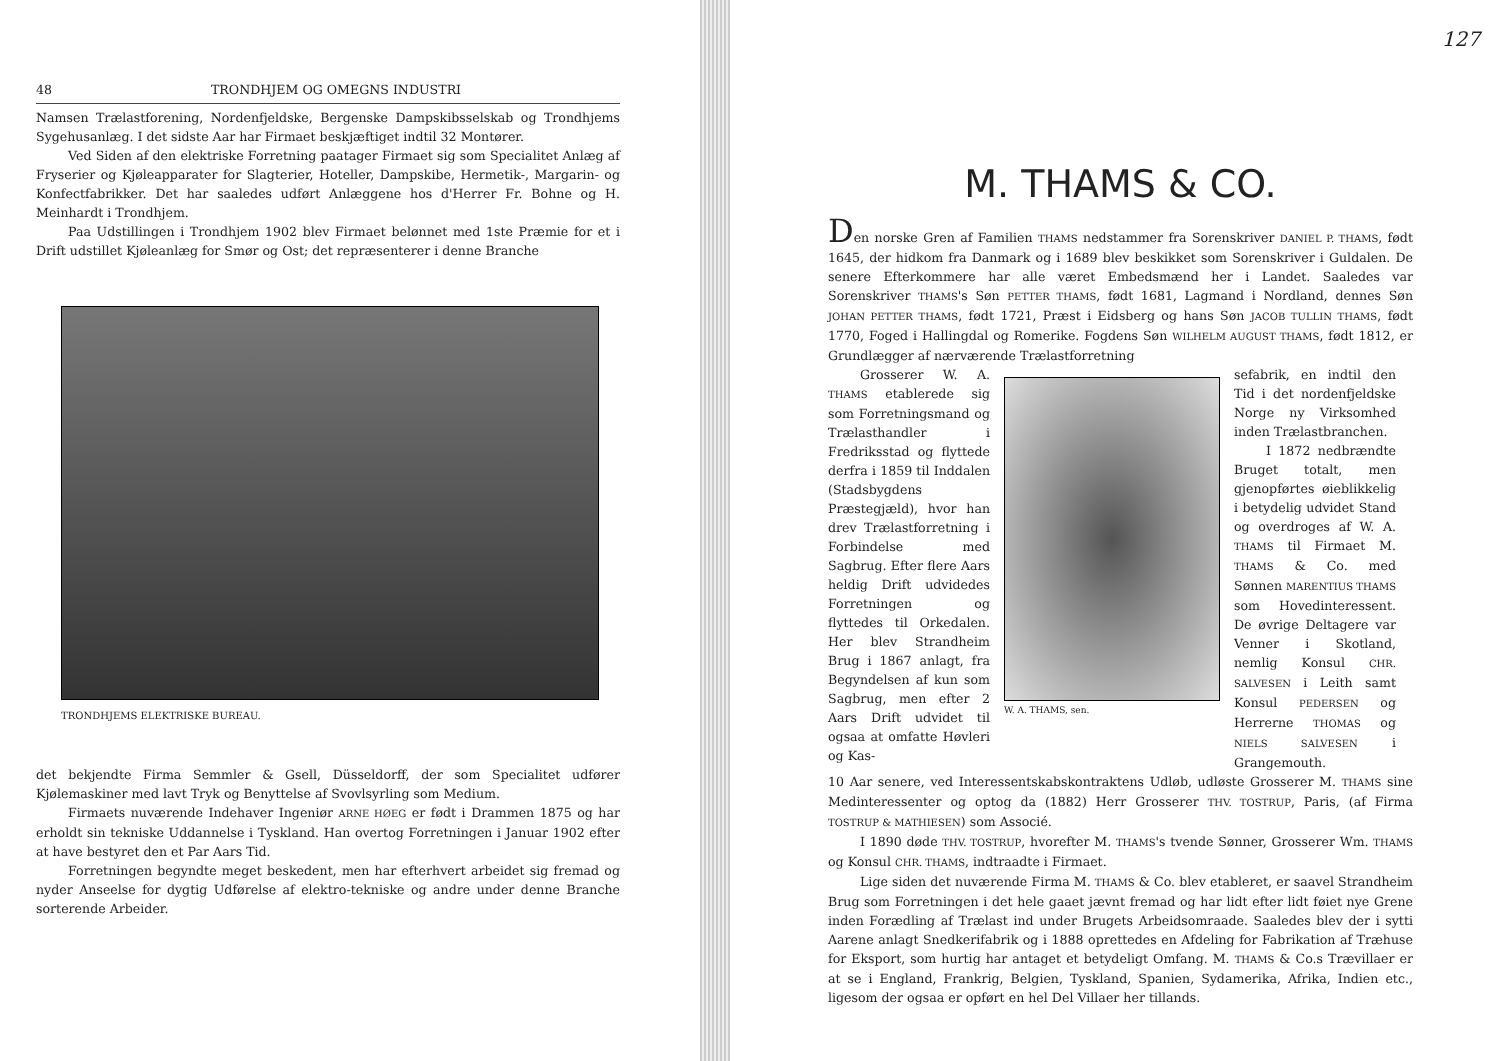48 TRONDHJEM OG OMEGNS INDUSTRI
Namsen Trælastforening, Nordenfjeldske, Bergenske Dampskibsselskab og Trondhjems Sygehusanlæg. I det sidste Aar har Firmaet beskjæftiget indtil 32 Montører.
Ved Siden af den elektriske Forretning paatager Firmaet sig som Specialitet Anlæg af Fryserier og Kjøleapparater for Slagterier, Hoteller, Dampskibe, Hermetik-, Margarin- og Konfectfabrikker. Det har saaledes udført Anlæggene hos d'Herrer Fr. Bohne og H. Meinhardt i Trondhjem.
Paa Udstillingen i Trondhjem 1902 blev Firmaet belønnet med 1ste Præmie for et i Drift udstillet Kjøleanlæg for Smør og Ost; det repræsenterer i denne Branche
TRONDHJEMS ELEKTRISKE BUREAU.
det bekjendte Firma Semmler & Gsell, Düsseldorff, der som Specialitet udfører Kjølemaskiner med lavt Tryk og Benyttelse af Svovlsyrling som Medium.
Firmaets nuværende Indehaver Ingeniør ARNE HØEG er født i Drammen 1875 og har erholdt sin tekniske Uddannelse i Tyskland. Han overtog Forretningen i Januar 1902 efter at have bestyret den et Par Aars Tid.
Forretningen begyndte meget beskedent, men har efterhvert arbeidet sig fremad og nyder Anseelse for dygtig Udførelse af elektro-tekniske og andre under denne Branche sorterende Arbeider.
127
M. THAMS & CO.
Den norske Gren af Familien THAMS nedstammer fra Sorenskriver DANIEL P. THAMS, født 1645, der hidkom fra Danmark og i 1689 blev beskikket som Sorenskriver i Guldalen. De senere Efterkommere har alle været Embedsmænd her i Landet. Saaledes var Sorenskriver THAMS's Søn PETTER THAMS, født 1681, Lagmand i Nordland, dennes Søn JOHAN PETTER THAMS, født 1721, Præst i Eidsberg og hans Søn JACOB TULLIN THAMS, født 1770, Foged i Hallingdal og Romerike. Fogdens Søn WILHELM AUGUST THAMS, født 1812, er Grundlægger af nærværende Trælastforretning
Grosserer W. A. THAMS etablerede sig som Forretningsmand og Trælasthandler i Fredriksstad og flyttede derfra i 1859 til Inddalen (Stadsbygdens Præstegjæld), hvor han drev Trælastforretning i Forbindelse med Sagbrug. Efter flere Aars heldig Drift udvidedes Forretningen og flyttedes til Orkedalen. Her blev Strandheim Brug i 1867 anlagt, fra Begyndelsen af kun som Sagbrug, men efter 2 Aars Drift udvidet til ogsaa at omfatte Høvleri og Kas-
W. A. THAMS, sen.
sefabrik, en indtil den Tid i det nordenfjeldske Norge ny Virksomhed inden Trælastbranchen.
I 1872 nedbrændte Bruget totalt, men gjenopførtes øieblikkelig i betydelig udvidet Stand og overdroges af W. A. THAMS til Firmaet M. THAMS & Co. med Sønnen MARENTIUS THAMS som Hovedinteressent. De øvrige Deltagere var Venner i Skotland, nemlig Konsul CHR. SALVESEN i Leith samt Konsul PEDERSEN og Herrerne THOMAS og NIELS SALVESEN i Grangemouth.
10 Aar senere, ved Interessentskabskontraktens Udløb, udløste Grosserer M. THAMS sine Medinteressenter og optog da (1882) Herr Grosserer THV. TOSTRUP, Paris, (af Firma TOSTRUP & MATHIESEN) som Associé.
I 1890 døde THV. TOSTRUP, hvorefter M. THAMS's tvende Sønner, Grosserer Wm. THAMS og Konsul CHR. THAMS, indtraadte i Firmaet.
Lige siden det nuværende Firma M. THAMS & Co. blev etableret, er saavel Strandheim Brug som Forretningen i det hele gaaet jævnt fremad og har lidt efter lidt føiet nye Grene inden Forædling af Trælast ind under Brugets Arbeidsomraade. Saaledes blev der i sytti Aarene anlagt Snedkerifabrik og i 1888 oprettedes en Afdeling for Fabrikation af Træhuse for Eksport, som hurtig har antaget et betydeligt Omfang. M. THAMS & Co.s Trævillaer er at se i England, Frankrig, Belgien, Tyskland, Spanien, Sydamerika, Afrika, Indien etc., ligesom der ogsaa er opført en hel Del Villaer her tillands.